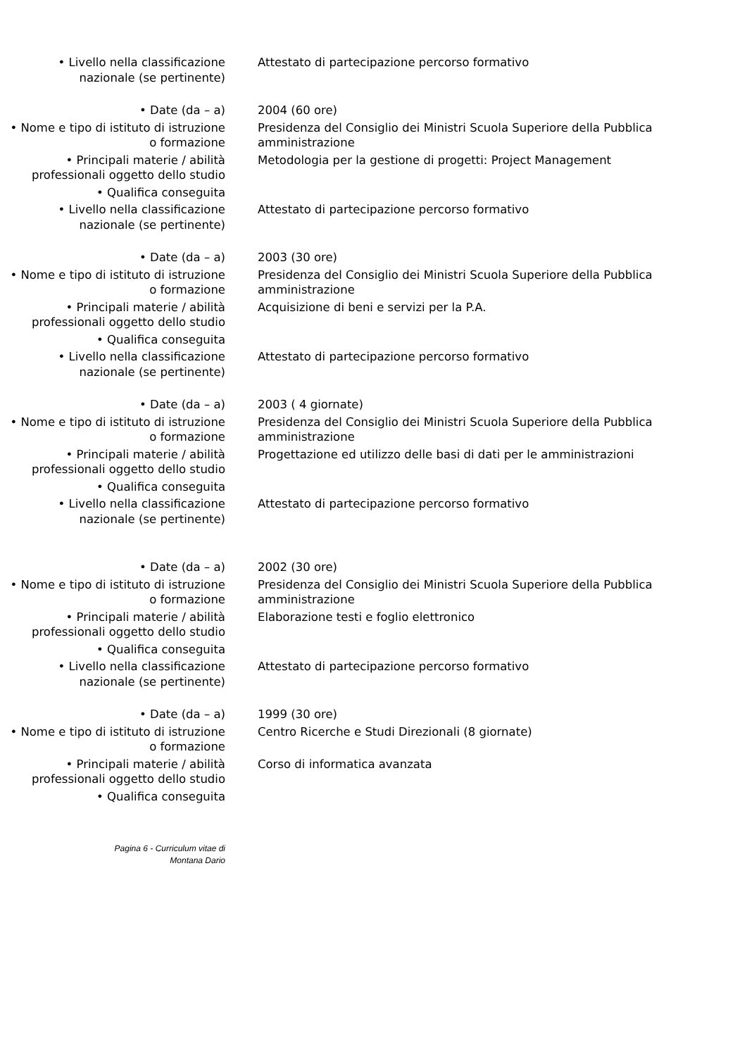• Livello nella classificazione nazionale (se pertinente)
Attestato di partecipazione percorso formativo
• Date (da – a) 2004 (60 ore)
• Nome e tipo di istituto di istruzione o formazione
Presidenza del Consiglio dei Ministri Scuola Superiore della Pubblica amministrazione
• Principali materie / abilità professionali oggetto dello studio
Metodologia per la gestione di progetti: Project Management
• Qualifica conseguita
• Livello nella classificazione nazionale (se pertinente)
Attestato di partecipazione percorso formativo
• Date (da – a) 2003 (30 ore)
• Nome e tipo di istituto di istruzione o formazione
Presidenza del Consiglio dei Ministri Scuola Superiore della Pubblica amministrazione
• Principali materie / abilità professionali oggetto dello studio
Acquisizione di beni e servizi per la P.A.
• Qualifica conseguita
• Livello nella classificazione nazionale (se pertinente)
Attestato di partecipazione percorso formativo
• Date (da – a) 2003 ( 4 giornate)
• Nome e tipo di istituto di istruzione o formazione
Presidenza del Consiglio dei Ministri Scuola Superiore della Pubblica amministrazione
• Principali materie / abilità professionali oggetto dello studio
Progettazione ed utilizzo delle basi di dati per le amministrazioni
• Qualifica conseguita
• Livello nella classificazione nazionale (se pertinente)
Attestato di partecipazione percorso formativo
• Date (da – a) 2002 (30 ore)
• Nome e tipo di istituto di istruzione o formazione
Presidenza del Consiglio dei Ministri Scuola Superiore della Pubblica amministrazione
• Principali materie / abilità professionali oggetto dello studio
Elaborazione testi e foglio elettronico
• Qualifica conseguita
• Livello nella classificazione nazionale (se pertinente)
Attestato di partecipazione percorso formativo
• Date (da – a) 1999 (30 ore)
• Nome e tipo di istituto di istruzione o formazione
Centro Ricerche e Studi Direzionali (8 giornate)
• Principali materie / abilità professionali oggetto dello studio
Corso di informatica avanzata
• Qualifica conseguita
Pagina 6 - Curriculum vitae di
Montana Dario